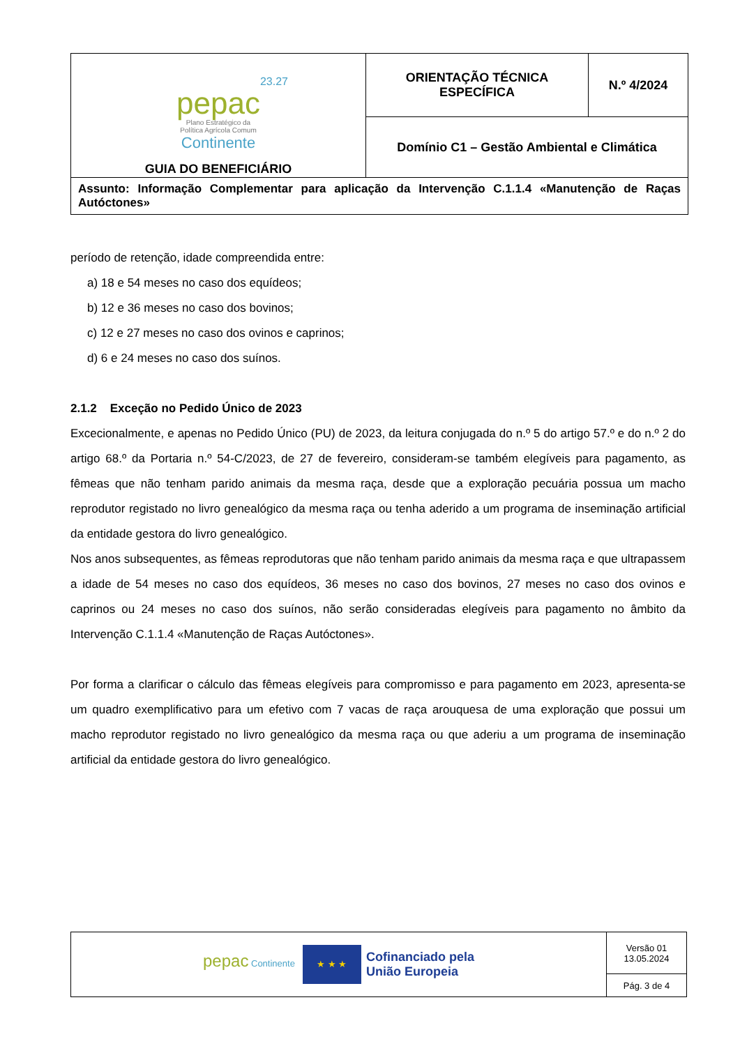| 23.27 pepac Plano Estratégico da Política Agrícola Comum Continente GUIA DO BENEFICIÁRIO | ORIENTAÇÃO TÉCNICA ESPECÍFICA | N.º 4/2024 |
| | Domínio C1 – Gestão Ambiental e Climática | |
| Assunto: Informação Complementar para aplicação da Intervenção C.1.1.4 «Manutenção de Raças Autóctones» | | |
período de retenção, idade compreendida entre:
a) 18 e 54 meses no caso dos equídeos;
b) 12 e 36 meses no caso dos bovinos;
c) 12 e 27 meses no caso dos ovinos e caprinos;
d) 6 e 24 meses no caso dos suínos.
2.1.2 Exceção no Pedido Único de 2023
Excecionalmente, e apenas no Pedido Único (PU) de 2023, da leitura conjugada do n.º 5 do artigo 57.º e do n.º 2 do artigo 68.º da Portaria n.º 54-C/2023, de 27 de fevereiro, consideram-se também elegíveis para pagamento, as fêmeas que não tenham parido animais da mesma raça, desde que a exploração pecuária possua um macho reprodutor registado no livro genealógico da mesma raça ou tenha aderido a um programa de inseminação artificial da entidade gestora do livro genealógico.
Nos anos subsequentes, as fêmeas reprodutoras que não tenham parido animais da mesma raça e que ultrapassem a idade de 54 meses no caso dos equídeos, 36 meses no caso dos bovinos, 27 meses no caso dos ovinos e caprinos ou 24 meses no caso dos suínos, não serão consideradas elegíveis para pagamento no âmbito da Intervenção C.1.1.4 «Manutenção de Raças Autóctones».
Por forma a clarificar o cálculo das fêmeas elegíveis para compromisso e para pagamento em 2023, apresenta-se um quadro exemplificativo para um efetivo com 7 vacas de raça arouquesa de uma exploração que possui um macho reprodutor registado no livro genealógico da mesma raça ou que aderiu a um programa de inseminação artificial da entidade gestora do livro genealógico.
| pepac Continente ★ ★ ★ Cofinanciado pela União Europeia | Versão 01 13.05.2024 |
| | Pág. 3 de 4 |